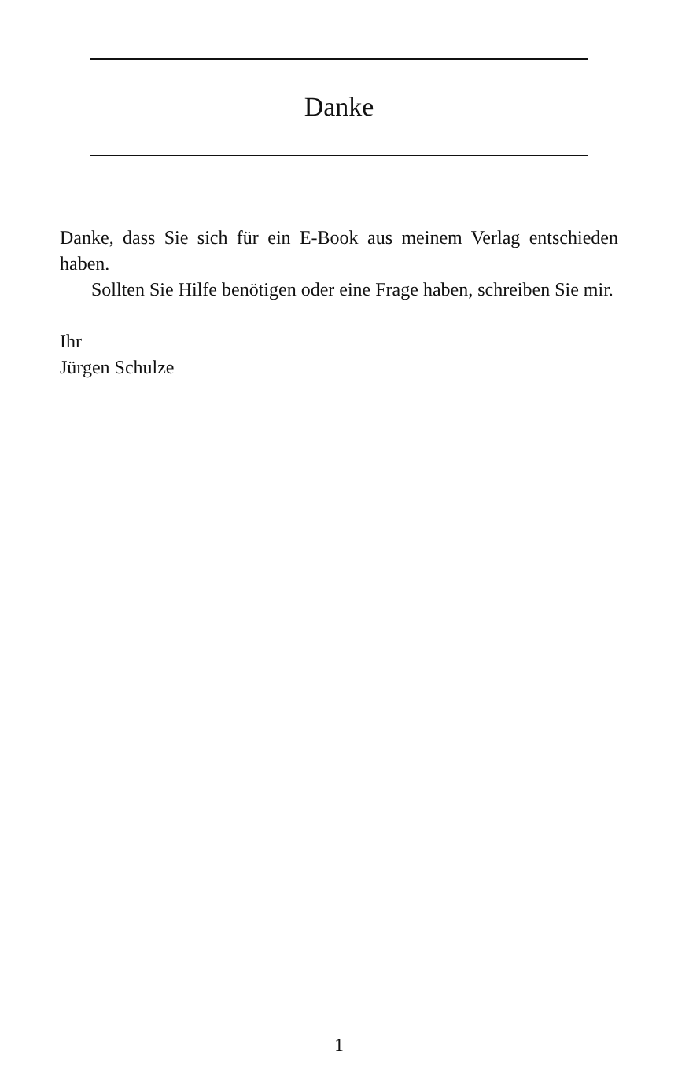Danke
Danke, dass Sie sich für ein E-Book aus meinem Verlag entschieden haben.
Sollten Sie Hilfe benötigen oder eine Frage haben, schreiben Sie mir.
Ihr
Jürgen Schulze
1